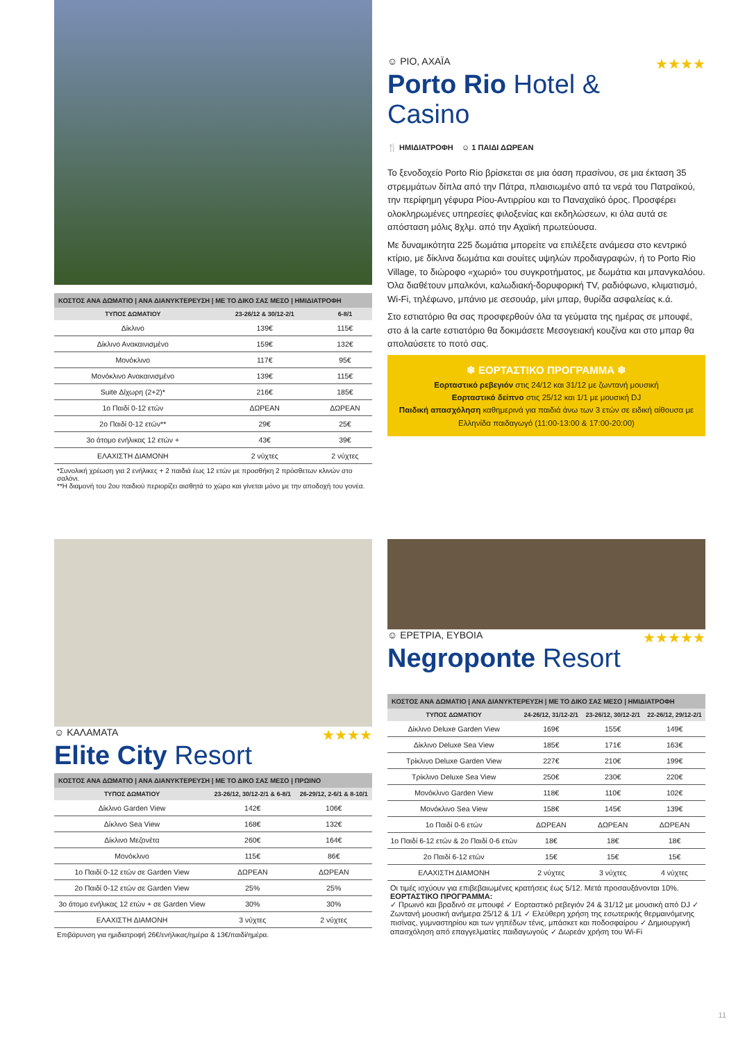ΚΟΣΤΟΣ ΑΝΑ ΔΩΜΑΤΙΟ | ΑΝΑ ΔΙΑΝΥΚΤΕΡΕΥΣΗ | ΜΕ ΤΟ ΔΙΚΟ ΣΑΣ ΜΕΣΟ | ΗΜΙΔΙΑΤΡΟΦΗ
| ΤΥΠΟΣ ΔΩΜΑΤΙΟΥ | 23-26/12 & 30/12-2/1 | 6-8/1 |
| --- | --- | --- |
| Δίκλινο | 139€ | 115€ |
| Δίκλινο Ανακαινισμένο | 159€ | 132€ |
| Μονόκλινο | 117€ | 95€ |
| Μονόκλινο Ανακαινισμένο | 139€ | 115€ |
| Suite Δίχωρη (2+2)* | 216€ | 185€ |
| 1ο Παιδί 0-12 ετών | ΔΩΡΕΑΝ | ΔΩΡΕΑΝ |
| 2ο Παιδί 0-12 ετών** | 29€ | 25€ |
| 3ο άτομο ενήλικας 12 ετών + | 43€ | 39€ |
| ΕΛΑΧΙΣΤΗ ΔΙΑΜΟΝΗ | 2 νύχτες | 2 νύχτες |
*Συνολική χρέωση για 2 ενήλικες + 2 παιδιά έως 12 ετών με προσθήκη 2 πρόσθετων κλινών στο σαλόνι.
**Η διαμονή του 2ου παιδιού περιορίζει αισθητά το χώρο και γίνεται μόνο με την αποδοχή του γονέα.
☺ ΡΙΟ, ΑΧΑΪΑ ★★★★
Porto Rio Hotel & Casino
🍴 ΗΜΙΔΙΑΤΡΟΦΗ ☺ 1 ΠΑΙΔΙ ΔΩΡΕΑΝ
Το ξενοδοχείο Porto Rio βρίσκεται σε μια όαση πρασίνου, σε μια έκταση 35 στρεμμάτων δίπλα από την Πάτρα, πλαισιωμένο από τα νερά του Πατραϊκού, την περίφημη γέφυρα Ρίου-Αντιρρίου και το Παναχαϊκό όρος. Προσφέρει ολοκληρωμένες υπηρεσίες φιλοξενίας και εκδηλώσεων, κι όλα αυτά σε απόσταση μόλις 8χλμ. από την Αχαϊκή πρωτεύουσα.
Με δυναμικότητα 225 δωμάτια μπορείτε να επιλέξετε ανάμεσα στο κεντρικό κτίριο, με δίκλινα δωμάτια και σουίτες υψηλών προδιαγραφών, ή το Porto Rio Village, το διώροφο «χωριό» του συγκροτήματος, με δωμάτια και μπανγκαλόου. Όλα διαθέτουν μπαλκόνι, καλωδιακή-δορυφορική TV, ραδιόφωνο, κλιματισμό, Wi-Fi, τηλέφωνο, μπάνιο με σεσουάρ, μίνι μπαρ, θυρίδα ασφαλείας κ.ά.
Στο εστιατόριο θα σας προσφερθούν όλα τα γεύματα της ημέρας σε μπουφέ, στο á la carte εστιατόριο θα δοκιμάσετε Μεσογειακή κουζίνα και στο μπαρ θα απολαύσετε το ποτό σας.
❄ ΕΟΡΤΑΣΤΙΚΟ ΠΡΟΓΡΑΜΜΑ ❄
Εορταστικό ρεβεγιόν στις 24/12 και 31/12 με ζωντανή μουσική
Εορταστικό δείπνο στις 25/12 και 1/1 με μουσική DJ
Παιδική απασχόληση καθημερινά για παιδιά άνω των 3 ετών σε ειδική αίθουσα με Ελληνίδα παιδαγωγό (11:00-13:00 & 17:00-20:00)
☺ ΚΑΛΑΜΑΤΑ ★★★★
Elite City Resort
ΚΟΣΤΟΣ ΑΝΑ ΔΩΜΑΤΙΟ | ΑΝΑ ΔΙΑΝΥΚΤΕΡΕΥΣΗ | ΜΕ ΤΟ ΔΙΚΟ ΣΑΣ ΜΕΣΟ | ΠΡΩΙΝΟ
| ΤΥΠΟΣ ΔΩΜΑΤΙΟΥ | 23-26/12, 30/12-2/1 & 6-8/1 | 26-29/12, 2-6/1 & 8-10/1 |
| --- | --- | --- |
| Δίκλινο Garden View | 142€ | 106€ |
| Δίκλινο Sea View | 168€ | 132€ |
| Δίκλινο Μεζονέτα | 260€ | 164€ |
| Μονόκλινο | 115€ | 86€ |
| 1ο Παιδί 0-12 ετών σε Garden View | ΔΩΡΕΑΝ | ΔΩΡΕΑΝ |
| 2ο Παιδί 0-12 ετών σε Garden View | 25% | 25% |
| 3ο άτομο ενήλικας 12 ετών + σε Garden View | 30% | 30% |
| ΕΛΑΧΙΣΤΗ ΔΙΑΜΟΝΗ | 3 νύχτες | 2 νύχτες |
Επιβάρυνση για ημιδιατροφή 26€/ενήλικας/ημέρα & 13€/παιδί/ημέρα.
☺ ΕΡΕΤΡΙΑ, ΕΥΒΟΙΑ ★★★★★
Negroponte Resort
ΚΟΣΤΟΣ ΑΝΑ ΔΩΜΑΤΙΟ | ΑΝΑ ΔΙΑΝΥΚΤΕΡΕΥΣΗ | ΜΕ ΤΟ ΔΙΚΟ ΣΑΣ ΜΕΣΟ | ΗΜΙΔΙΑΤΡΟΦΗ
| ΤΥΠΟΣ ΔΩΜΑΤΙΟΥ | 24-26/12, 31/12-2/1 | 23-26/12, 30/12-2/1 | 22-26/12, 29/12-2/1 |
| --- | --- | --- | --- |
| Δίκλινο Deluxe Garden View | 169€ | 155€ | 149€ |
| Δίκλινο Deluxe Sea View | 185€ | 171€ | 163€ |
| Τρίκλινο Deluxe Garden View | 227€ | 210€ | 199€ |
| Τρίκλινο Deluxe Sea View | 250€ | 230€ | 220€ |
| Μονόκλινο Garden View | 118€ | 110€ | 102€ |
| Μονόκλινο Sea View | 158€ | 145€ | 139€ |
| 1ο Παιδί 0-6 ετών | ΔΩΡΕΑΝ | ΔΩΡΕΑΝ | ΔΩΡΕΑΝ |
| 1ο Παιδί 6-12 ετών & 2ο Παιδί 0-6 ετών | 18€ | 18€ | 18€ |
| 2ο Παιδί 6-12 ετών | 15€ | 15€ | 15€ |
| ΕΛΑΧΙΣΤΗ ΔΙΑΜΟΝΗ | 2 νύχτες | 3 νύχτες | 4 νύχτες |
Οι τιμές ισχύουν για επιβεβαιωμένες κρατήσεις έως 5/12. Μετά προσαυξάνονται 10%.
ΕΟΡΤΑΣΤΙΚΟ ΠΡΟΓΡΑΜΜΑ:
✓ Πρωινό και βραδινό σε μπουφέ ✓ Εορταστικό ρεβεγιόν 24 & 31/12 με μουσική από DJ ✓ Ζωντανή μουσική ανήμερα 25/12 & 1/1 ✓ Ελεύθερη χρήση της εσωτερικής θερμαινόμενης πισίνας, γυμναστηρίου και των γηπέδων τένις, μπάσκετ και ποδοσφαίρου ✓ Δημιουργική απασχόληση από επαγγελματίες παιδαγωγούς ✓ Δωρεάν χρήση του Wi-Fi
11